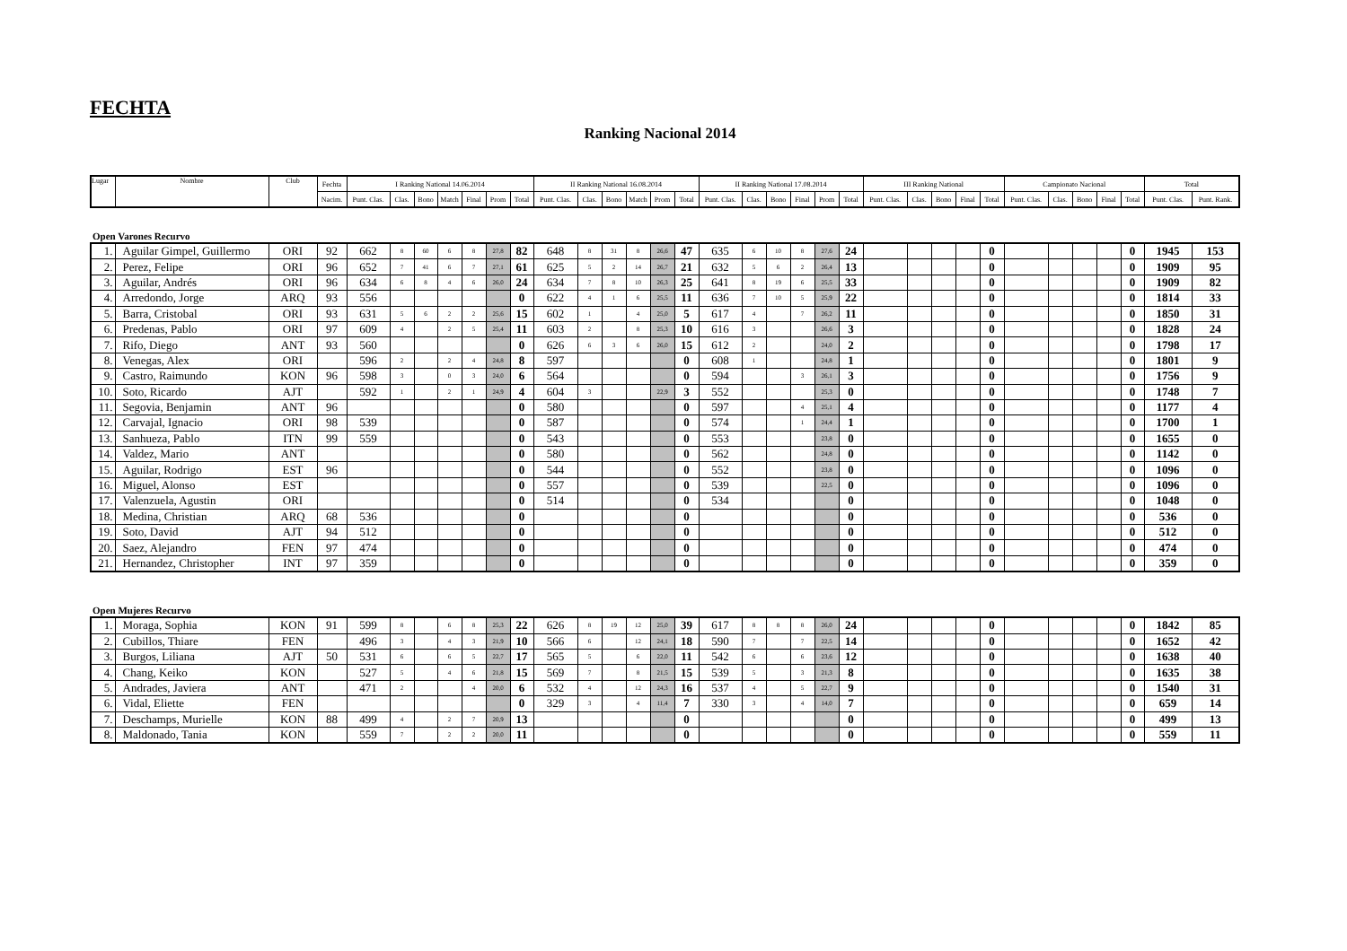FECHTA
Ranking Nacional 2014
| Lugar | Nombre | Club | Fechta | I Ranking National 14.06.2014 | | | | | | | II Ranking National 16.08.2014 | | | | | | II Ranking National 17.08.2014 | | | | | | III Ranking National | | | | | Campionato Nacional | | | | | Total | |
| --- | --- | --- | --- | --- | --- | --- | --- | --- | --- | --- | --- | --- | --- | --- | --- | --- | --- | --- | --- | --- | --- | --- | --- | --- | --- | --- | --- | --- | --- | --- | --- | --- | --- | --- |
| | | | Nacim. | Punt. Clas. | Clas. | Bono | Match | Final | Prom | Total | Punt. Clas. | Clas. | Bono | Match | Prom | Total | Punt. Clas. | Clas. | Bono | Final | Prom | Total | Punt. Clas. | Clas. | Bono | Final | Total | Punt. Clas. | Clas. | Bono | Final | Total | Punt. Clas. | Punt. Rank. |
Open Varones Recurvo
| 1. | Aguilar Gimpel, Guillermo | ORI | 92 | 662 | 8 | 60 | 6 | 8 | 27,8 | 82 | 648 | 8 | 31 | 8 | 26,6 | 47 | 635 | 6 | 10 | 8 | 27,6 | 24 | | | | | 0 | | | | | 0 | 1945 | 153 |
| 2. | Perez, Felipe | ORI | 96 | 652 | 7 | 41 | 6 | 7 | 27,1 | 61 | 625 | 5 | 2 | 14 | 26,7 | 21 | 632 | 5 | 6 | 2 | 26,4 | 13 | | | | | 0 | | | | | 0 | 1909 | 95 |
| 3. | Aguilar, Andrés | ORI | 96 | 634 | 6 | 8 | 4 | 6 | 26,0 | 24 | 634 | 7 | 8 | 10 | 26,3 | 25 | 641 | 8 | 19 | 6 | 25,5 | 33 | | | | | 0 | | | | | 0 | 1909 | 82 |
| 4. | Arredondo, Jorge | ARQ | 93 | 556 | | | | | | 0 | 622 | 4 | 1 | 6 | 25,5 | 11 | 636 | 7 | 10 | 5 | 25,9 | 22 | | | | | 0 | | | | | 0 | 1814 | 33 |
| 5. | Barra, Cristobal | ORI | 93 | 631 | 5 | 6 | 2 | 2 | 25,6 | 15 | 602 | 1 | | 4 | 25,0 | 5 | 617 | 4 | | 7 | 26,2 | 11 | | | | | 0 | | | | | 0 | 1850 | 31 |
| 6. | Predenas, Pablo | ORI | 97 | 609 | 4 | | 2 | 5 | 25,4 | 11 | 603 | 2 | | 8 | 25,3 | 10 | 616 | 3 | | | 26,6 | 3 | | | | | 0 | | | | | 0 | 1828 | 24 |
| 7. | Rifo, Diego | ANT | 93 | 560 | | | | | | 0 | 626 | 6 | 3 | 6 | 26,0 | 15 | 612 | 2 | | | 24,0 | 2 | | | | | 0 | | | | | 0 | 1798 | 17 |
| 8. | Venegas, Alex | ORI | | 596 | 2 | | 2 | 4 | 24,8 | 8 | 597 | | | | | 0 | 608 | 1 | | | 24,8 | 1 | | | | | 0 | | | | | 0 | 1801 | 9 |
| 9. | Castro, Raimundo | KON | 96 | 598 | 3 | | 0 | 3 | 24,0 | 6 | 564 | | | | | 0 | 594 | | | 3 | 26,1 | 3 | | | | | 0 | | | | | 0 | 1756 | 9 |
| 10. | Soto, Ricardo | AJT | | 592 | 1 | | 2 | 1 | 24,9 | 4 | 604 | 3 | | | 22,9 | 3 | 552 | | | | 25,3 | 0 | | | | | 0 | | | | | 0 | 1748 | 7 |
| 11. | Segovia, Benjamin | ANT | 96 | | | | | | | 0 | 580 | | | | | 0 | 597 | | | 4 | 25,1 | 4 | | | | | 0 | | | | | 0 | 1177 | 4 |
| 12. | Carvajal, Ignacio | ORI | 98 | 539 | | | | | | 0 | 587 | | | | | 0 | 574 | | | 1 | 24,4 | 1 | | | | | 0 | | | | | 0 | 1700 | 1 |
| 13. | Sanhueza, Pablo | ITN | 99 | 559 | | | | | | 0 | 543 | | | | | 0 | 553 | | | | 23,8 | 0 | | | | | 0 | | | | | 0 | 1655 | 0 |
| 14. | Valdez, Mario | ANT | | | | | | | | 0 | 580 | | | | | 0 | 562 | | | | 24,8 | 0 | | | | | 0 | | | | | 0 | 1142 | 0 |
| 15. | Aguilar, Rodrigo | EST | 96 | | | | | | | 0 | 544 | | | | | 0 | 552 | | | | 23,8 | 0 | | | | | 0 | | | | | 0 | 1096 | 0 |
| 16. | Miguel, Alonso | EST | | | | | | | | 0 | 557 | | | | | 0 | 539 | | | | 22,5 | 0 | | | | | 0 | | | | | 0 | 1096 | 0 |
| 17. | Valenzuela, Agustin | ORI | | | | | | | | 0 | 514 | | | | | 0 | 534 | | | | | 0 | | | | | 0 | | | | | 0 | 1048 | 0 |
| 18. | Medina, Christian | ARQ | 68 | 536 | | | | | | 0 | | | | | | 0 | | | | | | 0 | | | | | 0 | | | | | 0 | 536 | 0 |
| 19. | Soto, David | AJT | 94 | 512 | | | | | | 0 | | | | | | 0 | | | | | | 0 | | | | | 0 | | | | | 0 | 512 | 0 |
| 20. | Saez, Alejandro | FEN | 97 | 474 | | | | | | 0 | | | | | | 0 | | | | | | 0 | | | | | 0 | | | | | 0 | 474 | 0 |
| 21. | Hernandez, Christopher | INT | 97 | 359 | | | | | | 0 | | | | | | 0 | | | | | | 0 | | | | | 0 | | | | | 0 | 359 | 0 |
Open Mujeres Recurvo
| 1. | Moraga, Sophia | KON | 91 | 599 | 8 | | 6 | 8 | 25,3 | 22 | 626 | 8 | 19 | 12 | 25,0 | 39 | 617 | 8 | 8 | 8 | 26,0 | 24 | | | | | 0 | | | | | 0 | 1842 | 85 |
| 2. | Cubillos, Thiare | FEN | | 496 | 3 | | 4 | 3 | 21,9 | 10 | 566 | 6 | | 12 | 24,1 | 18 | 590 | 7 | | 7 | 22,5 | 14 | | | | | 0 | | | | | 0 | 1652 | 42 |
| 3. | Burgos, Liliana | AJT | 50 | 531 | 6 | | 6 | 5 | 22,7 | 17 | 565 | 5 | | 6 | 22,0 | 11 | 542 | 6 | | 6 | 23,6 | 12 | | | | | 0 | | | | | 0 | 1638 | 40 |
| 4. | Chang, Keiko | KON | | 527 | 5 | | 4 | 6 | 21,8 | 15 | 569 | 7 | | 8 | 21,5 | 15 | 539 | 5 | | 3 | 21,3 | 8 | | | | | 0 | | | | | 0 | 1635 | 38 |
| 5. | Andrades, Javiera | ANT | | 471 | 2 | | | 4 | 20,0 | 6 | 532 | 4 | | 12 | 24,3 | 16 | 537 | 4 | | 5 | 22,7 | 9 | | | | | 0 | | | | | 0 | 1540 | 31 |
| 6. | Vidal, Eliette | FEN | | | | | | | | 0 | 329 | 3 | | 4 | 11,4 | 7 | 330 | 3 | | 4 | 14,0 | 7 | | | | | 0 | | | | | 0 | 659 | 14 |
| 7. | Deschamps, Murielle | KON | 88 | 499 | 4 | | 2 | 7 | 20,9 | 13 | | | | | | 0 | | | | | | 0 | | | | | 0 | | | | | 0 | 499 | 13 |
| 8. | Maldonado, Tania | KON | | 559 | 7 | | 2 | 2 | 20,0 | 11 | | | | | | 0 | | | | | | 0 | | | | | 0 | | | | | 0 | 559 | 11 |